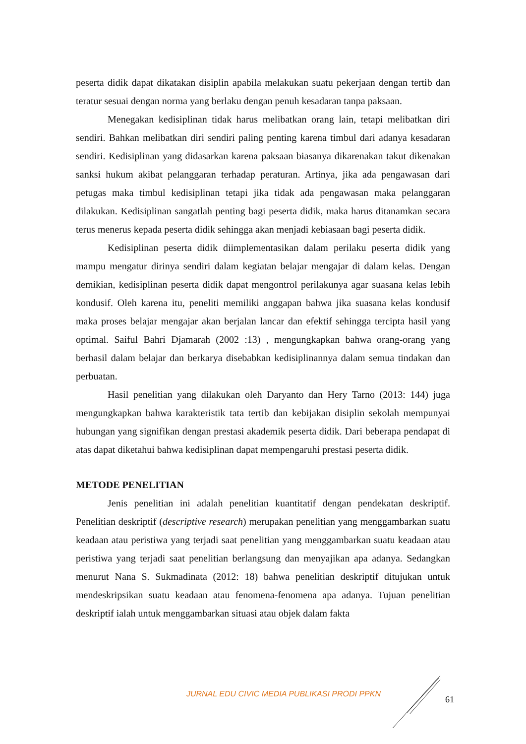peserta didik dapat dikatakan disiplin apabila melakukan suatu pekerjaan dengan tertib dan teratur sesuai dengan norma yang berlaku dengan penuh kesadaran tanpa paksaan.
Menegakan kedisiplinan tidak harus melibatkan orang lain, tetapi melibatkan diri sendiri. Bahkan melibatkan diri sendiri paling penting karena timbul dari adanya kesadaran sendiri. Kedisiplinan yang didasarkan karena paksaan biasanya dikarenakan takut dikenakan sanksi hukum akibat pelanggaran terhadap peraturan. Artinya, jika ada pengawasan dari petugas maka timbul kedisiplinan tetapi jika tidak ada pengawasan maka pelanggaran dilakukan. Kedisiplinan sangatlah penting bagi peserta didik, maka harus ditanamkan secara terus menerus kepada peserta didik sehingga akan menjadi kebiasaan bagi peserta didik.
Kedisiplinan peserta didik diimplementasikan dalam perilaku peserta didik yang mampu mengatur dirinya sendiri dalam kegiatan belajar mengajar di dalam kelas. Dengan demikian, kedisiplinan peserta didik dapat mengontrol perilakunya agar suasana kelas lebih kondusif. Oleh karena itu, peneliti memiliki anggapan bahwa jika suasana kelas kondusif maka proses belajar mengajar akan berjalan lancar dan efektif sehingga tercipta hasil yang optimal. Saiful Bahri Djamarah (2002 :13) , mengungkapkan bahwa orang-orang yang berhasil dalam belajar dan berkarya disebabkan kedisiplinannya dalam semua tindakan dan perbuatan.
Hasil penelitian yang dilakukan oleh Daryanto dan Hery Tarno (2013: 144) juga mengungkapkan bahwa karakteristik tata tertib dan kebijakan disiplin sekolah mempunyai hubungan yang signifikan dengan prestasi akademik peserta didik. Dari beberapa pendapat di atas dapat diketahui bahwa kedisiplinan dapat mempengaruhi prestasi peserta didik.
METODE PENELITIAN
Jenis penelitian ini adalah penelitian kuantitatif dengan pendekatan deskriptif. Penelitian deskriptif (descriptive research) merupakan penelitian yang menggambarkan suatu keadaan atau peristiwa yang terjadi saat penelitian yang menggambarkan suatu keadaan atau peristiwa yang terjadi saat penelitian berlangsung dan menyajikan apa adanya. Sedangkan menurut Nana S. Sukmadinata (2012: 18) bahwa penelitian deskriptif ditujukan untuk mendeskripsikan suatu keadaan atau fenomena-fenomena apa adanya. Tujuan penelitian deskriptif ialah untuk menggambarkan situasi atau objek dalam fakta
JURNAL EDU CIVIC MEDIA PUBLIKASI PRODI PPKN 61